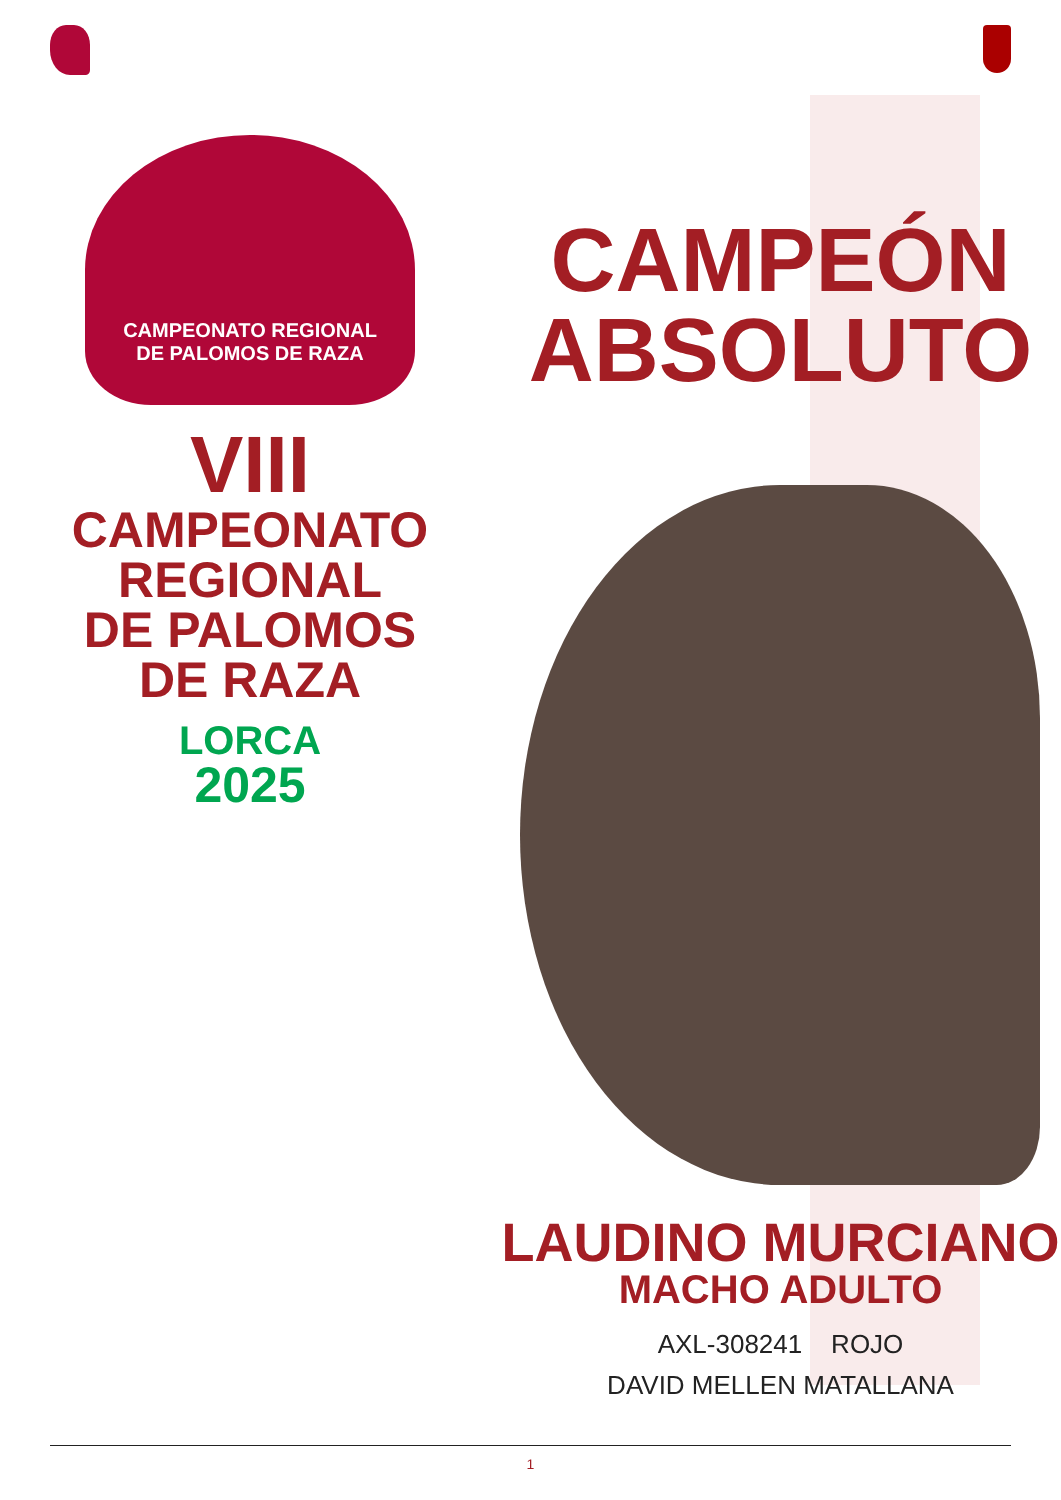CAMPEONATO REGIONAL
DE PALOMOS DE RAZA
VIII
CAMPEONATO
REGIONAL
DE PALOMOS
DE RAZA
LORCA
2025
CAMPEÓN
ABSOLUTO
LAUDINO MURCIANO
MACHO ADULTO
AXL-308241 ROJO
DAVID MELLEN MATALLANA
1